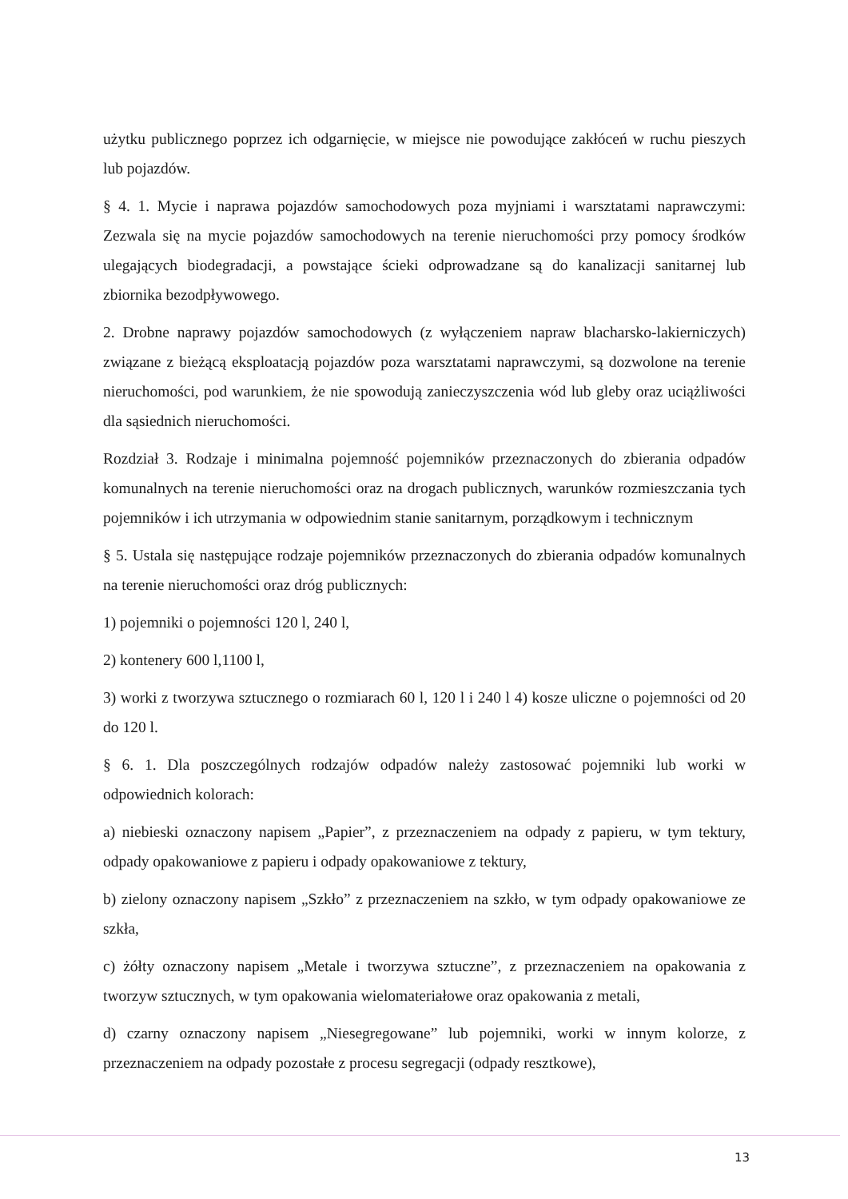użytku publicznego poprzez ich odgarnięcie, w miejsce nie powodujące zakłóceń w ruchu pieszych lub pojazdów.
§ 4. 1. Mycie i naprawa pojazdów samochodowych poza myjniami i warsztatami naprawczymi: Zezwala się na mycie pojazdów samochodowych na terenie nieruchomości przy pomocy środków ulegających biodegradacji, a powstające ścieki odprowadzane są do kanalizacji sanitarnej lub zbiornika bezodpływowego.
2. Drobne naprawy pojazdów samochodowych (z wyłączeniem napraw blacharsko-lakierniczych) związane z bieżącą eksploatacją pojazdów poza warsztatami naprawczymi, są dozwolone na terenie nieruchomości, pod warunkiem, że nie spowodują zanieczyszczenia wód lub gleby oraz uciążliwości dla sąsiednich nieruchomości.
Rozdział 3. Rodzaje i minimalna pojemność pojemników przeznaczonych do zbierania odpadów komunalnych na terenie nieruchomości oraz na drogach publicznych, warunków rozmieszczania tych pojemników i ich utrzymania w odpowiednim stanie sanitarnym, porządkowym i technicznym
§ 5. Ustala się następujące rodzaje pojemników przeznaczonych do zbierania odpadów komunalnych na terenie nieruchomości oraz dróg publicznych:
1) pojemniki o pojemności 120 l, 240 l,
2) kontenery 600 l,1100 l,
3) worki z tworzywa sztucznego o rozmiarach 60 l, 120 l i 240 l 4) kosze uliczne o pojemności od 20 do 120 l.
§ 6. 1. Dla poszczególnych rodzajów odpadów należy zastosować pojemniki lub worki w odpowiednich kolorach:
a) niebieski oznaczony napisem „Papier”, z przeznaczeniem na odpady z papieru, w tym tektury, odpady opakowaniowe z papieru i odpady opakowaniowe z tektury,
b) zielony oznaczony napisem „Szkło” z przeznaczeniem na szkło, w tym odpady opakowaniowe ze szkła,
c) żółty oznaczony napisem „Metale i tworzywa sztuczne”, z przeznaczeniem na opakowania z tworzyw sztucznych, w tym opakowania wielomateriałowe oraz opakowania z metali,
d) czarny oznaczony napisem „Niesegregowane” lub pojemniki, worki w innym kolorze, z przeznaczeniem na odpady pozostałe z procesu segregacji (odpady resztkowe),
13